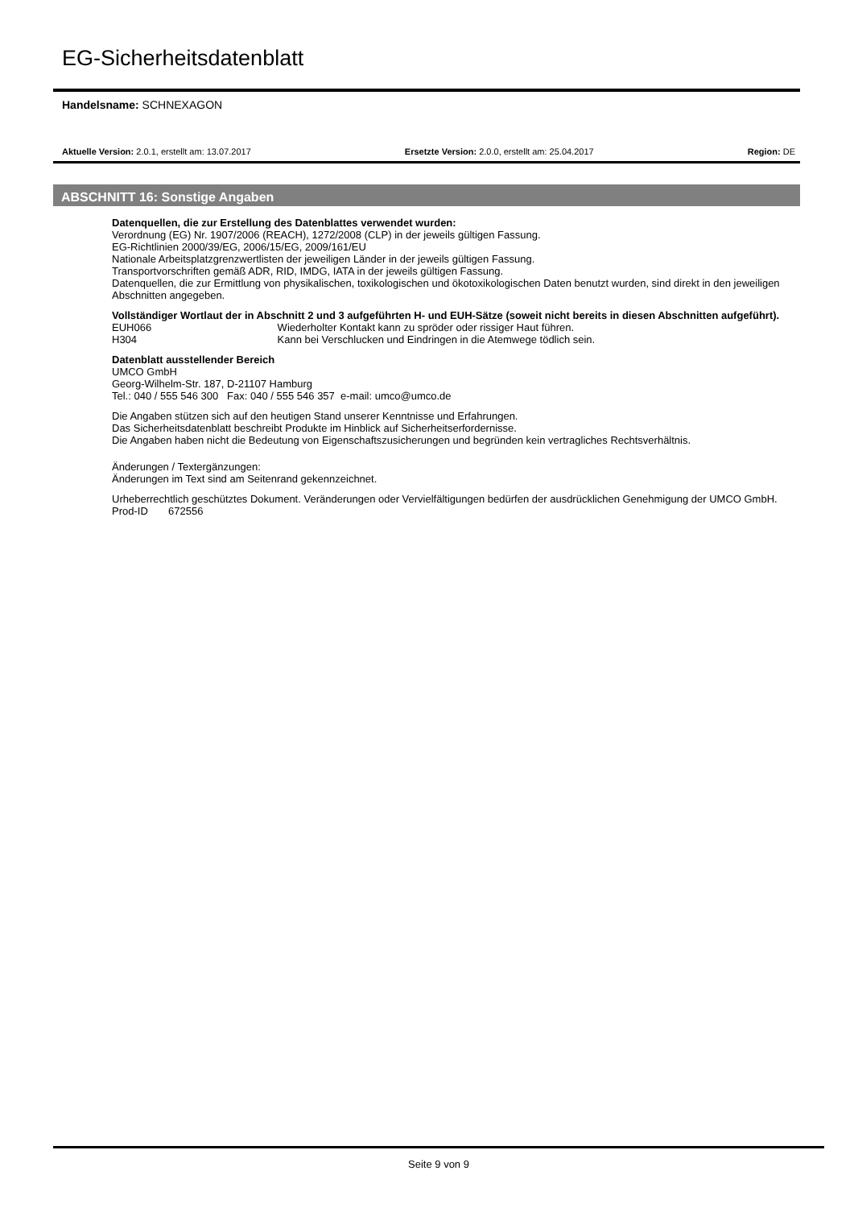EG-Sicherheitsdatenblatt
Handelsname: SCHNEXAGON
Aktuelle Version: 2.0.1, erstellt am: 13.07.2017 Ersetzte Version: 2.0.0, erstellt am: 25.04.2017 Region: DE
ABSCHNITT 16: Sonstige Angaben
Datenquellen, die zur Erstellung des Datenblattes verwendet wurden:
Verordnung (EG) Nr. 1907/2006 (REACH), 1272/2008 (CLP) in der jeweils gültigen Fassung.
EG-Richtlinien 2000/39/EG, 2006/15/EG, 2009/161/EU
Nationale Arbeitsplatzgrenzwertlisten der jeweiligen Länder in der jeweils gültigen Fassung.
Transportvorschriften gemäß ADR, RID, IMDG, IATA in der jeweils gültigen Fassung.
Datenquellen, die zur Ermittlung von physikalischen, toxikologischen und ökotoxikologischen Daten benutzt wurden, sind direkt in den jeweiligen Abschnitten angegeben.
Vollständiger Wortlaut der in Abschnitt 2 und 3 aufgeführten H- und EUH-Sätze (soweit nicht bereits in diesen Abschnitten aufgeführt).
EUH066 Wiederholter Kontakt kann zu spröder oder rissiger Haut führen.
H304 Kann bei Verschlucken und Eindringen in die Atemwege tödlich sein.
Datenblatt ausstellender Bereich
UMCO GmbH
Georg-Wilhelm-Str. 187, D-21107 Hamburg
Tel.: 040 / 555 546 300 Fax: 040 / 555 546 357 e-mail: umco@umco.de
Die Angaben stützen sich auf den heutigen Stand unserer Kenntnisse und Erfahrungen.
Das Sicherheitsdatenblatt beschreibt Produkte im Hinblick auf Sicherheitserfordernisse.
Die Angaben haben nicht die Bedeutung von Eigenschaftszusicherungen und begründen kein vertragliches Rechtsverhältnis.
Änderungen / Textergänzungen:
Änderungen im Text sind am Seitenrand gekennzeichnet.
Urheberrechtlich geschütztes Dokument. Veränderungen oder Vervielfältigungen bedürfen der ausdrücklichen Genehmigung der UMCO GmbH.
Prod-ID 672556
Seite 9 von 9